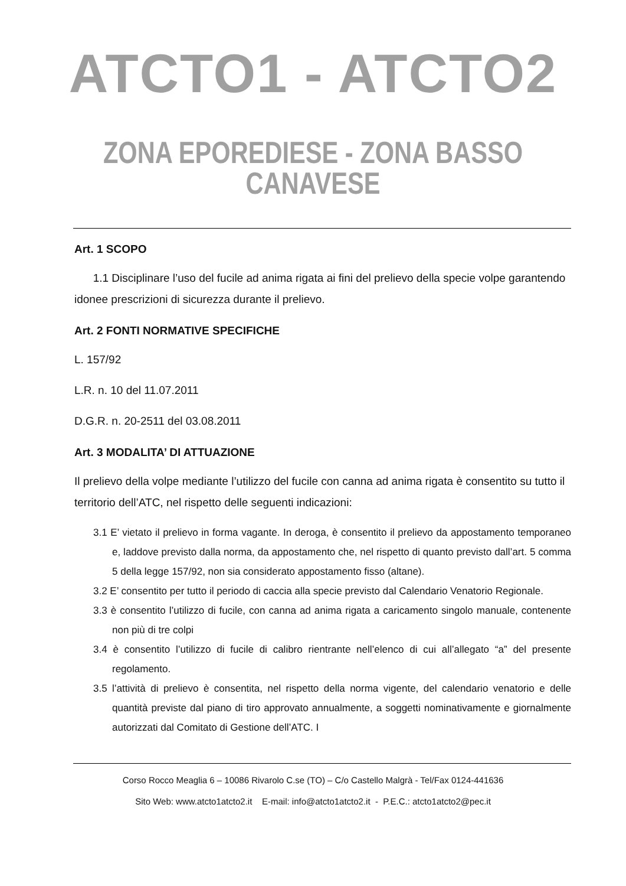ATCTO1 - ATCTO2
ZONA EPOREDIESE - ZONA BASSO CANAVESE
Art. 1 SCOPO
1.1 Disciplinare l’uso del fucile ad anima rigata ai fini del prelievo della specie volpe garantendo idonee prescrizioni di sicurezza durante il prelievo.
Art. 2 FONTI NORMATIVE SPECIFICHE
L. 157/92
L.R. n. 10 del 11.07.2011
D.G.R. n. 20-2511 del 03.08.2011
Art. 3 MODALITA’ DI ATTUAZIONE
Il prelievo della volpe mediante l’utilizzo del fucile con canna ad anima rigata è consentito su tutto il territorio dell’ATC, nel rispetto delle seguenti indicazioni:
3.1 E’ vietato il prelievo in forma vagante. In deroga, è consentito il prelievo da appostamento temporaneo e, laddove previsto dalla norma, da appostamento che, nel rispetto di quanto previsto dall’art. 5 comma 5 della legge 157/92, non sia considerato appostamento fisso (altane).
3.2 E’ consentito per tutto il periodo di caccia alla specie previsto dal Calendario Venatorio Regionale.
3.3 è consentito l’utilizzo di fucile, con canna ad anima rigata a caricamento singolo manuale, contenente non più di tre colpi
3.4 è consentito l’utilizzo di fucile di calibro rientrante nell’elenco di cui all’allegato “a” del presente regolamento.
3.5 l’attività di prelievo è consentita, nel rispetto della norma vigente, del calendario venatorio e delle quantità previste dal piano di tiro approvato annualmente, a soggetti nominativamente e giornalmente autorizzati dal Comitato di Gestione dell’ATC. I
Corso Rocco Meaglia 6 – 10086 Rivarolo C.se (TO) – C/o Castello Malgrà - Tel/Fax 0124-441636
Sito Web: www.atcto1atcto2.it E-mail: info@atcto1atcto2.it - P.E.C.: atcto1atcto2@pec.it